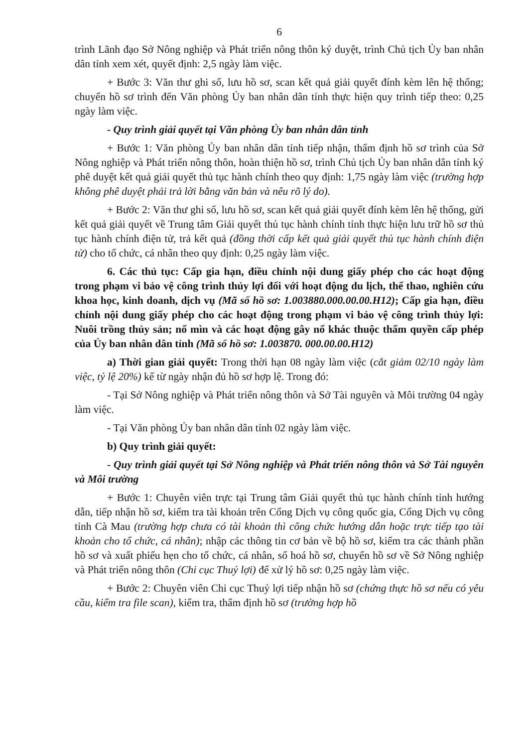6
trình Lãnh đạo Sở Nông nghiệp và Phát triển nông thôn ký duyệt, trình Chủ tịch Ủy ban nhân dân tỉnh xem xét, quyết định: 2,5 ngày làm việc.
+ Bước 3: Văn thư ghi số, lưu hồ sơ, scan kết quả giải quyết đính kèm lên hệ thống; chuyển hồ sơ trình đến Văn phòng Ủy ban nhân dân tỉnh thực hiện quy trình tiếp theo: 0,25 ngày làm việc.
- Quy trình giải quyết tại Văn phòng Ủy ban nhân dân tỉnh
+ Bước 1: Văn phòng Ủy ban nhân dân tỉnh tiếp nhận, thẩm định hồ sơ trình của Sở Nông nghiệp và Phát triển nông thôn, hoàn thiện hồ sơ, trình Chủ tịch Ủy ban nhân dân tỉnh ký phê duyệt kết quả giải quyết thủ tục hành chính theo quy định: 1,75 ngày làm việc (trường hợp không phê duyệt phải trả lời bằng văn bản và nêu rõ lý do).
+ Bước 2: Văn thư ghi số, lưu hồ sơ, scan kết quả giải quyết đính kèm lên hệ thống, gửi kết quả giải quyết về Trung tâm Giải quyết thủ tục hành chính tỉnh thực hiện lưu trữ hồ sơ thủ tục hành chính điện tử, trả kết quả (đồng thời cấp kết quả giải quyết thủ tục hành chính điện tử) cho tổ chức, cá nhân theo quy định: 0,25 ngày làm việc.
6. Các thủ tục: Cấp gia hạn, điều chỉnh nội dung giấy phép cho các hoạt động trong phạm vi bảo vệ công trình thủy lợi đối với hoạt động du lịch, thể thao, nghiên cứu khoa học, kinh doanh, dịch vụ (Mã số hồ sơ: 1.003880.000.00.00.H12); Cấp gia hạn, điều chỉnh nội dung giấy phép cho các hoạt động trong phạm vi bảo vệ công trình thủy lợi: Nuôi trồng thủy sản; nổ mìn và các hoạt động gây nổ khác thuộc thẩm quyền cấp phép của Ủy ban nhân dân tỉnh (Mã số hồ sơ: 1.003870. 000.00.00.H12)
a) Thời gian giải quyết: Trong thời hạn 08 ngày làm việc (cắt giảm 02/10 ngày làm việc, tỷ lệ 20%) kể từ ngày nhận đủ hồ sơ hợp lệ. Trong đó:
- Tại Sở Nông nghiệp và Phát triển nông thôn và Sở Tài nguyên và Môi trường 04 ngày làm việc.
- Tại Văn phòng Ủy ban nhân dân tỉnh 02 ngày làm việc.
b) Quy trình giải quyết:
- Quy trình giải quyết tại Sở Nông nghiệp và Phát triển nông thôn và Sở Tài nguyên và Môi trường
+ Bước 1: Chuyên viên trực tại Trung tâm Giải quyết thủ tục hành chính tỉnh hướng dẫn, tiếp nhận hồ sơ, kiểm tra tài khoản trên Cổng Dịch vụ công quốc gia, Cổng Dịch vụ công tỉnh Cà Mau (trường hợp chưa có tài khoản thì công chức hướng dẫn hoặc trực tiếp tạo tài khoản cho tổ chức, cá nhân); nhập các thông tin cơ bản về bộ hồ sơ, kiểm tra các thành phần hồ sơ và xuất phiếu hẹn cho tổ chức, cá nhân, số hoá hồ sơ, chuyển hồ sơ về Sở Nông nghiệp và Phát triển nông thôn (Chi cục Thuỷ lợi) để xử lý hồ sơ: 0,25 ngày làm việc.
+ Bước 2: Chuyên viên Chi cục Thuỷ lợi tiếp nhận hồ sơ (chứng thực hồ sơ nếu có yêu cầu, kiểm tra file scan), kiểm tra, thẩm định hồ sơ (trường hợp hồ